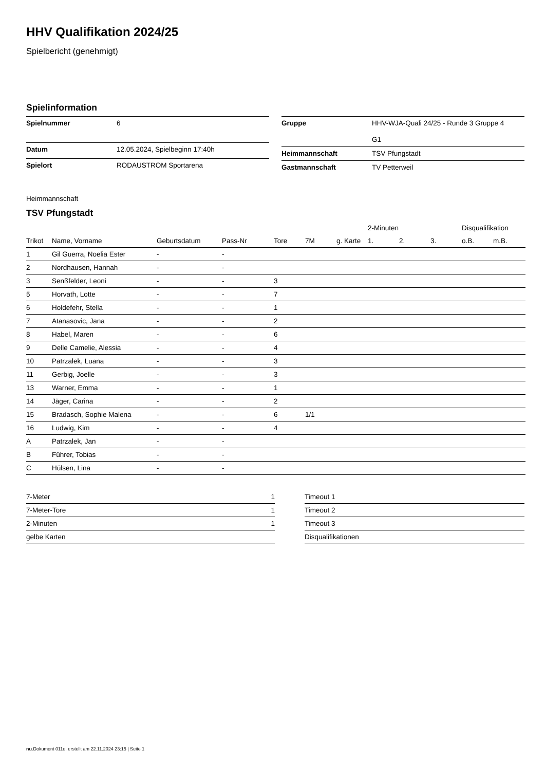HHV Qualifikation 2024/25
Spielbericht (genehmigt)
Spielinformation
| Spielnummer | 6 |
| Datum | 12.05.2024, Spielbeginn 17:40h |
| Spielort | RODAUSTROM Sportarena |
| Gruppe | HHV-WJA-Quali 24/25 - Runde 3 Gruppe 4 G1 |
| Heimmannschaft | TSV Pfungstadt |
| Gastmannschaft | TV Petterweil |
Heimmannschaft
TSV Pfungstadt
| | | | | | | | | 2-Minuten | | | Disqualifikation | |
| --- | --- | --- | --- | --- | --- | --- | --- | --- | --- | --- | --- | --- |
| Trikot | Name, Vorname | Geburtsdatum | Pass-Nr | Tore | 7M | g. Karte | | 1. | 2. | 3. | o.B. | m.B. |
| 1 | Gil Guerra, Noelia Ester | - | - | | | | | | | | | |
| 2 | Nordhausen, Hannah | - | - | | | | | | | | | |
| 3 | Senßfelder, Leoni | - | - | 3 | | | | | | | | |
| 5 | Horvath, Lotte | - | - | 7 | | | | | | | | |
| 6 | Holdefehr, Stella | - | - | 1 | | | | | | | | |
| 7 | Atanasovic, Jana | - | - | 2 | | | | | | | | |
| 8 | Habel, Maren | - | - | 6 | | | | | | | | |
| 9 | Delle Camelie, Alessia | - | - | 4 | | | | | | | | |
| 10 | Patrzalek, Luana | - | - | 3 | | | | | | | | |
| 11 | Gerbig, Joelle | - | - | 3 | | | | | | | | |
| 13 | Warner, Emma | - | - | 1 | | | | | | | | |
| 14 | Jäger, Carina | - | - | 2 | | | | | | | | |
| 15 | Bradasch, Sophie Malena | - | - | 6 | 1/1 | | | | | | | |
| 16 | Ludwig, Kim | - | - | 4 | | | | | | | | |
| A | Patrzalek, Jan | - | - | | | | | | | | | |
| B | Führer, Tobias | - | - | | | | | | | | | |
| C | Hülsen, Lina | - | - | | | | | | | | | |
| 7-Meter | 1 |
| 7-Meter-Tore | 1 |
| 2-Minuten | 1 |
| gelbe Karten | |
| Timeout 1 |
| Timeout 2 |
| Timeout 3 |
| Disqualifikationen |
nu.Dokument 011e, erstellt am 22.11.2024 23:15 | Seite 1